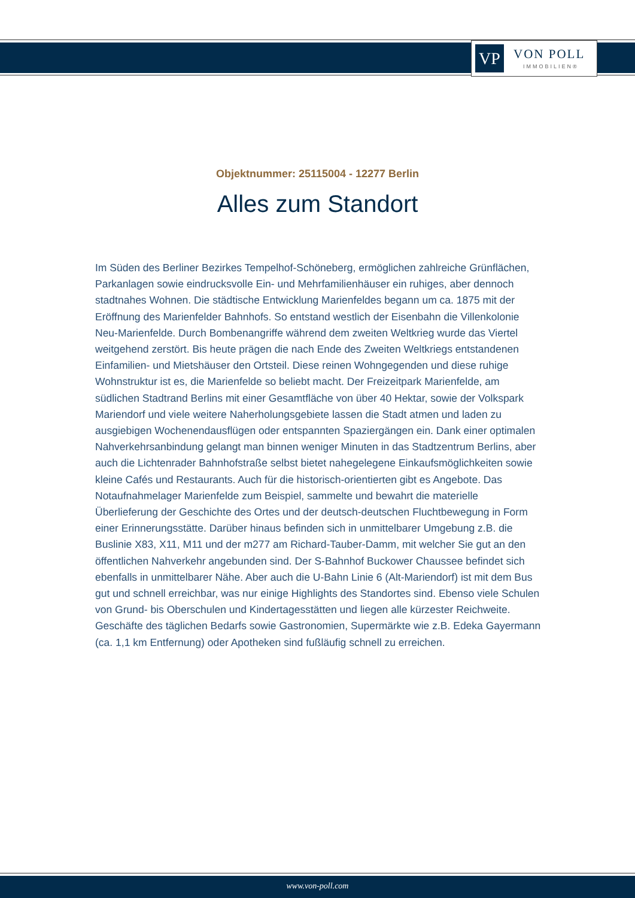VP VON POLL
IMMOBILIEN®
Objektnummer: 25115004 - 12277 Berlin
Alles zum Standort
Im Süden des Berliner Bezirkes Tempelhof-Schöneberg, ermöglichen zahlreiche Grünflächen, Parkanlagen sowie eindrucksvolle Ein- und Mehrfamilienhäuser ein ruhiges, aber dennoch stadtnahes Wohnen. Die städtische Entwicklung Marienfeldes begann um ca. 1875 mit der Eröffnung des Marienfelder Bahnhofs. So entstand westlich der Eisenbahn die Villenkolonie Neu-Marienfelde. Durch Bombenangriffe während dem zweiten Weltkrieg wurde das Viertel weitgehend zerstört. Bis heute prägen die nach Ende des Zweiten Weltkriegs entstandenen Einfamilien- und Mietshäuser den Ortsteil. Diese reinen Wohngegenden und diese ruhige Wohnstruktur ist es, die Marienfelde so beliebt macht. Der Freizeitpark Marienfelde, am südlichen Stadtrand Berlins mit einer Gesamtfläche von über 40 Hektar, sowie der Volkspark Mariendorf und viele weitere Naherholungsgebiete lassen die Stadt atmen und laden zu ausgiebigen Wochenendausflügen oder entspannten Spaziergängen ein. Dank einer optimalen Nahverkehrsanbindung gelangt man binnen weniger Minuten in das Stadtzentrum Berlins, aber auch die Lichtenrader Bahnhofstraße selbst bietet nahegelegene Einkaufsmöglichkeiten sowie kleine Cafés und Restaurants. Auch für die historisch-orientierten gibt es Angebote. Das Notaufnahmelager Marienfelde zum Beispiel, sammelte und bewahrt die materielle Überlieferung der Geschichte des Ortes und der deutsch-deutschen Fluchtbewegung in Form einer Erinnerungsstätte. Darüber hinaus befinden sich in unmittelbarer Umgebung z.B. die Buslinie X83, X11, M11 und der m277 am Richard-Tauber-Damm, mit welcher Sie gut an den öffentlichen Nahverkehr angebunden sind. Der S-Bahnhof Buckower Chaussee befindet sich ebenfalls in unmittelbarer Nähe. Aber auch die U-Bahn Linie 6 (Alt-Mariendorf) ist mit dem Bus gut und schnell erreichbar, was nur einige Highlights des Standortes sind. Ebenso viele Schulen von Grund- bis Oberschulen und Kindertagesstätten und liegen alle kürzester Reichweite. Geschäfte des täglichen Bedarfs sowie Gastronomien, Supermärkte wie z.B. Edeka Gayermann (ca. 1,1 km Entfernung) oder Apotheken sind fußläufig schnell zu erreichen.
www.von-poll.com